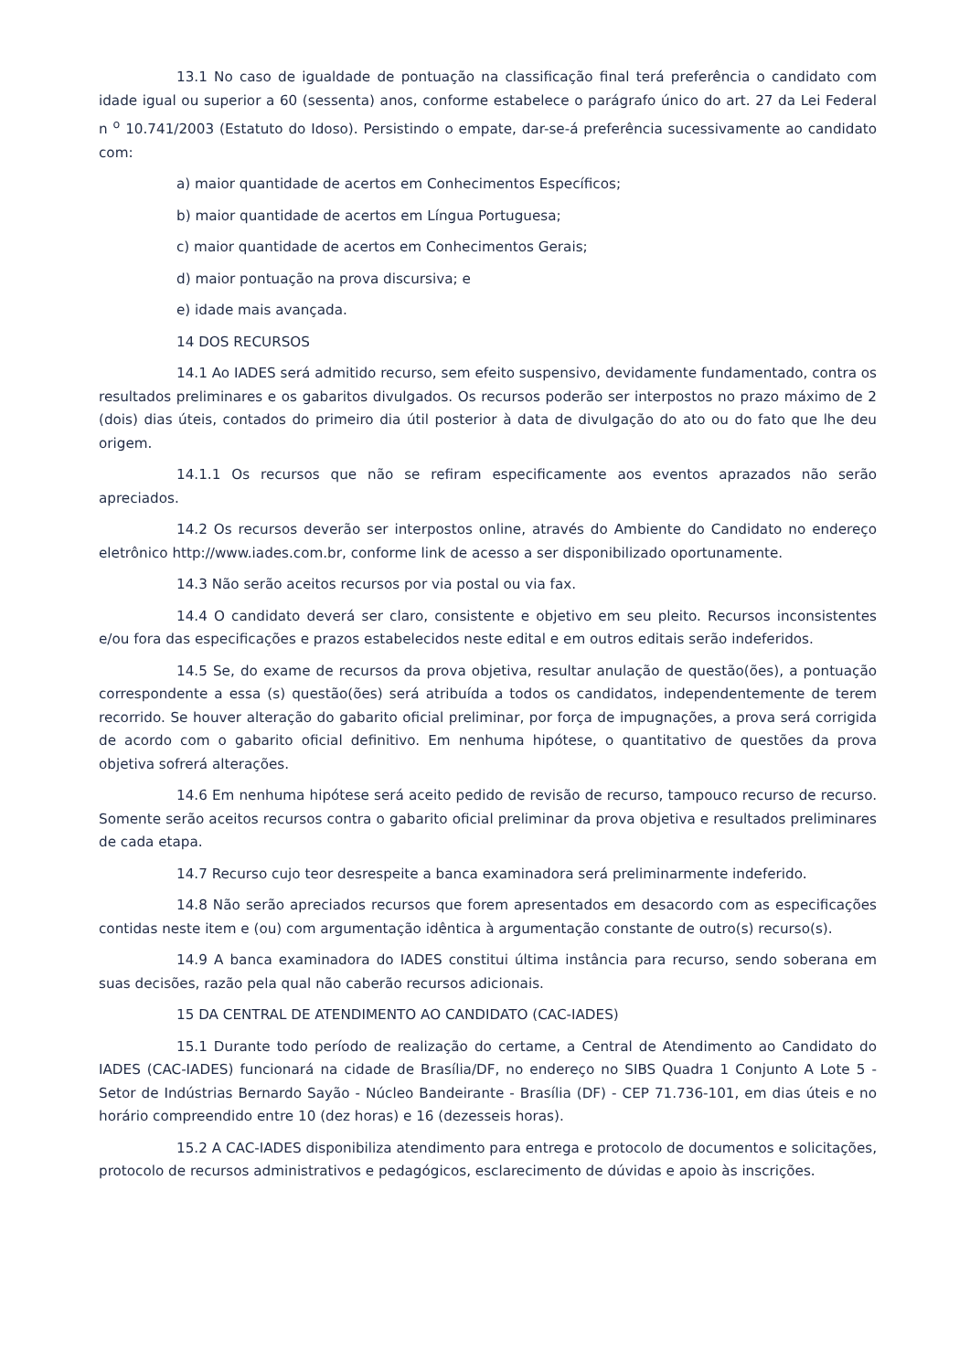13.1 No caso de igualdade de pontuação na classificação final terá preferência o candidato com idade igual ou superior a 60 (sessenta) anos, conforme estabelece o parágrafo único do art. 27 da Lei Federal n <sup>o</sup> 10.741/2003 (Estatuto do Idoso). Persistindo o empate, dar-se-á preferência sucessivamente ao candidato com:
a) maior quantidade de acertos em Conhecimentos Específicos;
b) maior quantidade de acertos em Língua Portuguesa;
c) maior quantidade de acertos em Conhecimentos Gerais;
d) maior pontuação na prova discursiva; e
e) idade mais avançada.
14 DOS RECURSOS
14.1 Ao IADES será admitido recurso, sem efeito suspensivo, devidamente fundamentado, contra os resultados preliminares e os gabaritos divulgados. Os recursos poderão ser interpostos no prazo máximo de 2 (dois) dias úteis, contados do primeiro dia útil posterior à data de divulgação do ato ou do fato que lhe deu origem.
14.1.1 Os recursos que não se refiram especificamente aos eventos aprazados não serão apreciados.
14.2 Os recursos deverão ser interpostos online, através do Ambiente do Candidato no endereço eletrônico http://www.iades.com.br, conforme link de acesso a ser disponibilizado oportunamente.
14.3 Não serão aceitos recursos por via postal ou via fax.
14.4 O candidato deverá ser claro, consistente e objetivo em seu pleito. Recursos inconsistentes e/ou fora das especificações e prazos estabelecidos neste edital e em outros editais serão indeferidos.
14.5 Se, do exame de recursos da prova objetiva, resultar anulação de questão(ões), a pontuação correspondente a essa (s) questão(ões) será atribuída a todos os candidatos, independentemente de terem recorrido. Se houver alteração do gabarito oficial preliminar, por força de impugnações, a prova será corrigida de acordo com o gabarito oficial definitivo. Em nenhuma hipótese, o quantitativo de questões da prova objetiva sofrerá alterações.
14.6 Em nenhuma hipótese será aceito pedido de revisão de recurso, tampouco recurso de recurso. Somente serão aceitos recursos contra o gabarito oficial preliminar da prova objetiva e resultados preliminares de cada etapa.
14.7 Recurso cujo teor desrespeite a banca examinadora será preliminarmente indeferido.
14.8 Não serão apreciados recursos que forem apresentados em desacordo com as especificações contidas neste item e (ou) com argumentação idêntica à argumentação constante de outro(s) recurso(s).
14.9 A banca examinadora do IADES constitui última instância para recurso, sendo soberana em suas decisões, razão pela qual não caberão recursos adicionais.
15 DA CENTRAL DE ATENDIMENTO AO CANDIDATO (CAC-IADES)
15.1 Durante todo período de realização do certame, a Central de Atendimento ao Candidato do IADES (CAC-IADES) funcionará na cidade de Brasília/DF, no endereço no SIBS Quadra 1 Conjunto A Lote 5 - Setor de Indústrias Bernardo Sayão - Núcleo Bandeirante - Brasília (DF) - CEP 71.736-101, em dias úteis e no horário compreendido entre 10 (dez horas) e 16 (dezesseis horas).
15.2 A CAC-IADES disponibiliza atendimento para entrega e protocolo de documentos e solicitações, protocolo de recursos administrativos e pedagógicos, esclarecimento de dúvidas e apoio às inscrições.